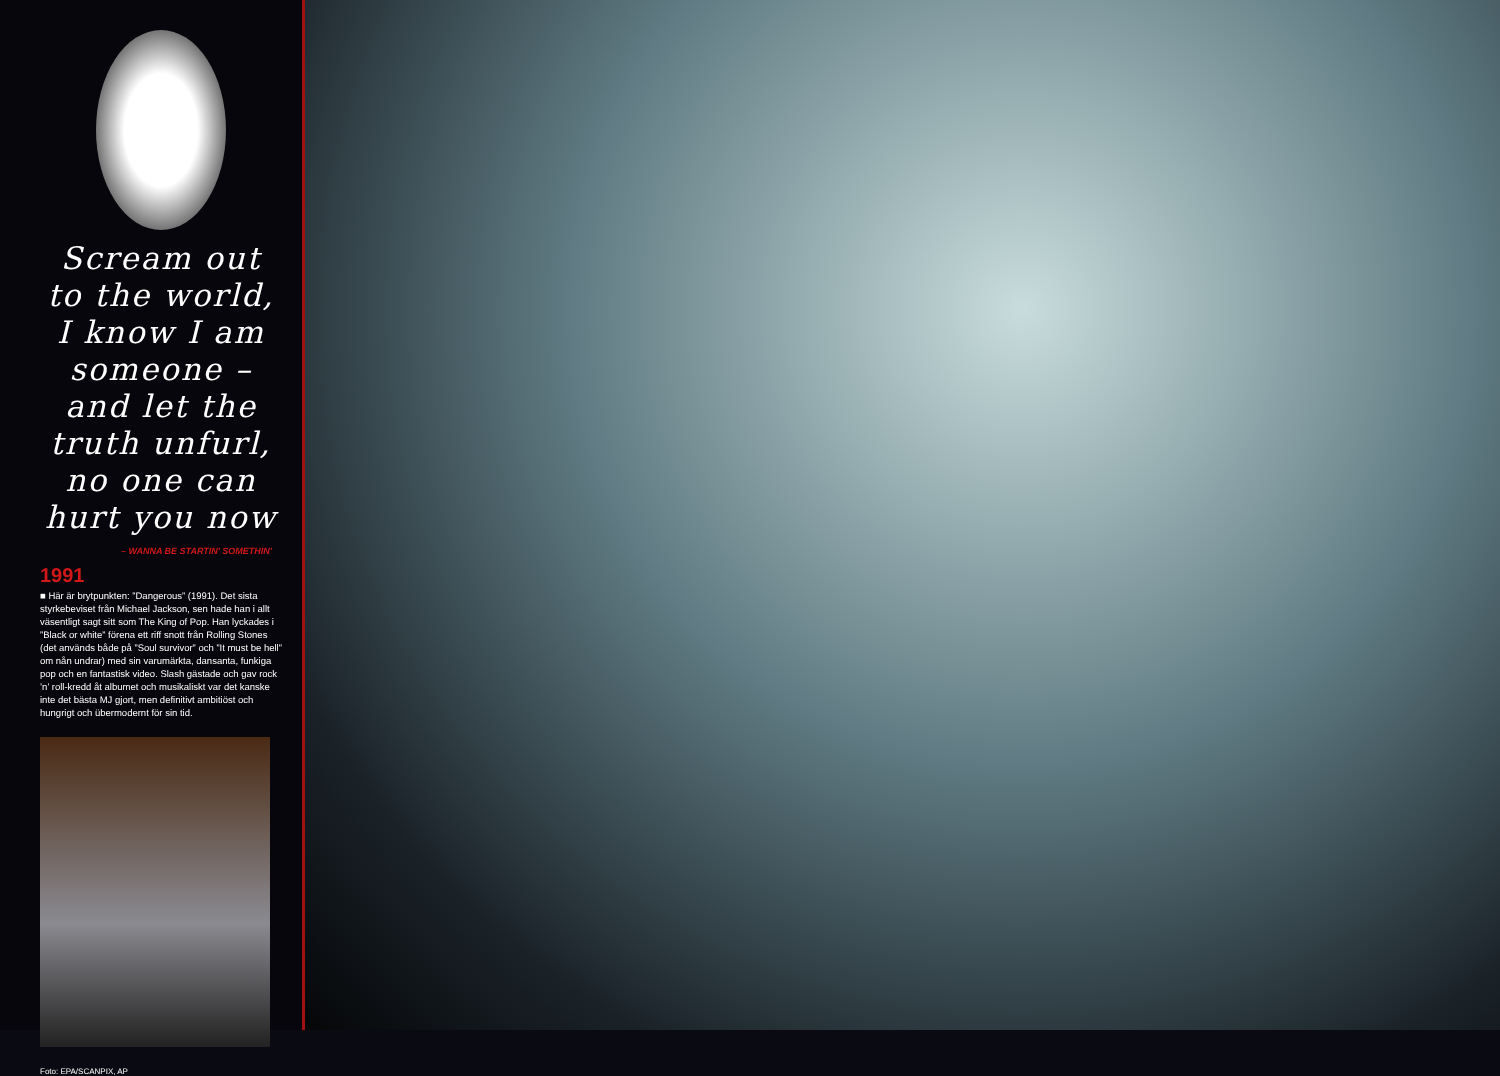Scream out to the world, I know I am someone – and let the truth unfurl, no one can hurt you now
– WANNA BE STARTIN' SOMETHIN'
1991
■ Här är brytpunkten: ”Dangerous” (1991). Det sista styrkebeviset från Michael Jackson, sen hade han i allt väsentligt sagt sitt som The King of Pop. Han lyckades i ”Black or white” förena ett riff snott från Rolling Stones (det används både på ”Soul survivor” och ”It must be hell” om nån undrar) med sin varumärkta, dansanta, funkiga pop och en fantastisk video. Slash gästade och gav rock ’n’ roll-kredd åt albumet och musikaliskt var det kanske inte det bästa MJ gjort, men definitivt ambitiöst och hungrigt och übermodernt för sin tid.
Foto: EPA/SCANPIX, AP